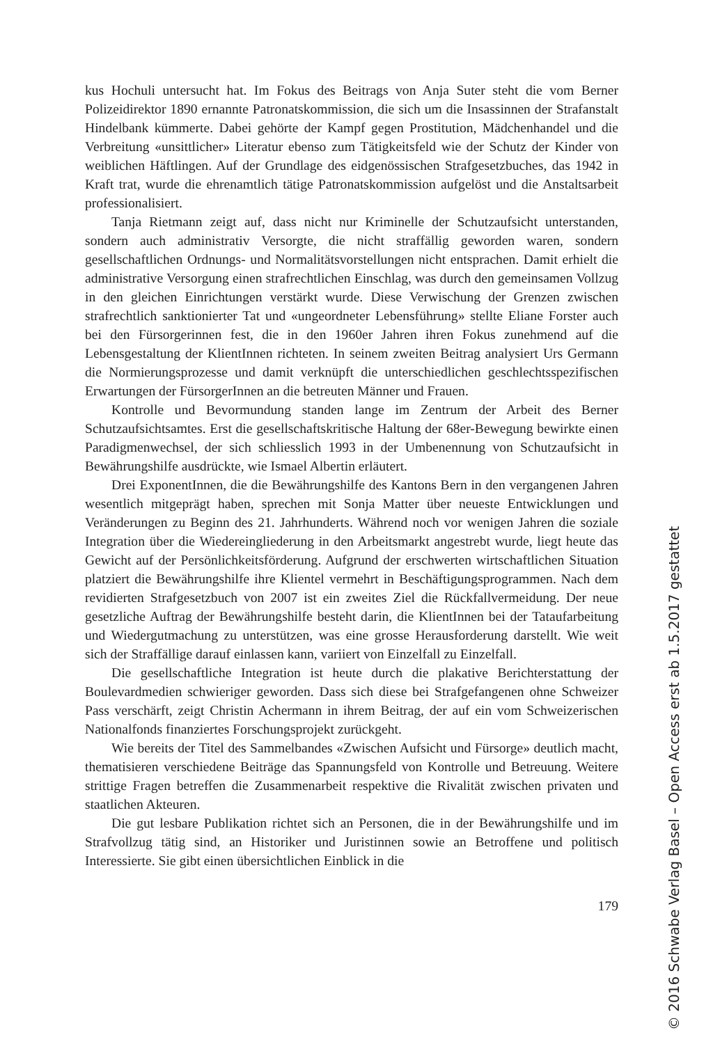kus Hochuli untersucht hat. Im Fokus des Beitrags von Anja Suter steht die vom Berner Polizeidirektor 1890 ernannte Patronatskommission, die sich um die Insassinnen der Strafanstalt Hindelbank kümmerte. Dabei gehörte der Kampf gegen Prostitution, Mädchenhandel und die Verbreitung «unsittlicher» Literatur ebenso zum Tätigkeitsfeld wie der Schutz der Kinder von weiblichen Häftlingen. Auf der Grundlage des eidgenössischen Strafgesetzbuches, das 1942 in Kraft trat, wurde die ehrenamtlich tätige Patronatskommission aufgelöst und die Anstaltsarbeit professionalisiert.
Tanja Rietmann zeigt auf, dass nicht nur Kriminelle der Schutzaufsicht unterstanden, sondern auch administrativ Versorgte, die nicht straffällig geworden waren, sondern gesellschaftlichen Ordnungs- und Normalitätsvorstellungen nicht entsprachen. Damit erhielt die administrative Versorgung einen strafrechtlichen Einschlag, was durch den gemeinsamen Vollzug in den gleichen Einrichtungen verstärkt wurde. Diese Verwischung der Grenzen zwischen strafrechtlich sanktionierter Tat und «ungeordneter Lebensführung» stellte Eliane Forster auch bei den Fürsorgerinnen fest, die in den 1960er Jahren ihren Fokus zunehmend auf die Lebensgestaltung der KlientInnen richteten. In seinem zweiten Beitrag analysiert Urs Germann die Normierungsprozesse und damit verknüpft die unterschiedlichen geschlechtsspezifischen Erwartungen der FürsorgerInnen an die betreuten Männer und Frauen.
Kontrolle und Bevormundung standen lange im Zentrum der Arbeit des Berner Schutzaufsichtsamtes. Erst die gesellschaftskritische Haltung der 68er-Bewegung bewirkte einen Paradigmenwechsel, der sich schliesslich 1993 in der Umbenennung von Schutzaufsicht in Bewährungshilfe ausdrückte, wie Ismael Albertin erläutert.
Drei ExponentInnen, die die Bewährungshilfe des Kantons Bern in den vergangenen Jahren wesentlich mitgeprägt haben, sprechen mit Sonja Matter über neueste Entwicklungen und Veränderungen zu Beginn des 21. Jahrhunderts. Während noch vor wenigen Jahren die soziale Integration über die Wiedereingliederung in den Arbeitsmarkt angestrebt wurde, liegt heute das Gewicht auf der Persönlichkeitsförderung. Aufgrund der erschwerten wirtschaftlichen Situation platziert die Bewährungshilfe ihre Klientel vermehrt in Beschäftigungsprogrammen. Nach dem revidierten Strafgesetzbuch von 2007 ist ein zweites Ziel die Rückfallvermeidung. Der neue gesetzliche Auftrag der Bewährungshilfe besteht darin, die KlientInnen bei der Tataufarbeitung und Wiedergutmachung zu unterstützen, was eine grosse Herausforderung darstellt. Wie weit sich der Straffällige darauf einlassen kann, variiert von Einzelfall zu Einzelfall.
Die gesellschaftliche Integration ist heute durch die plakative Berichterstattung der Boulevardmedien schwieriger geworden. Dass sich diese bei Strafgefangenen ohne Schweizer Pass verschärft, zeigt Christin Achermann in ihrem Beitrag, der auf ein vom Schweizerischen Nationalfonds finanziertes Forschungsprojekt zurückgeht.
Wie bereits der Titel des Sammelbandes «Zwischen Aufsicht und Fürsorge» deutlich macht, thematisieren verschiedene Beiträge das Spannungsfeld von Kontrolle und Betreuung. Weitere strittige Fragen betreffen die Zusammenarbeit respektive die Rivalität zwischen privaten und staatlichen Akteuren.
Die gut lesbare Publikation richtet sich an Personen, die in der Bewährungshilfe und im Strafvollzug tätig sind, an Historiker und Juristinnen sowie an Betroffene und politisch Interessierte. Sie gibt einen übersichtlichen Einblick in die
179
© 2016 Schwabe Verlag Basel – Open Access erst ab 1.5.2017 gestattet